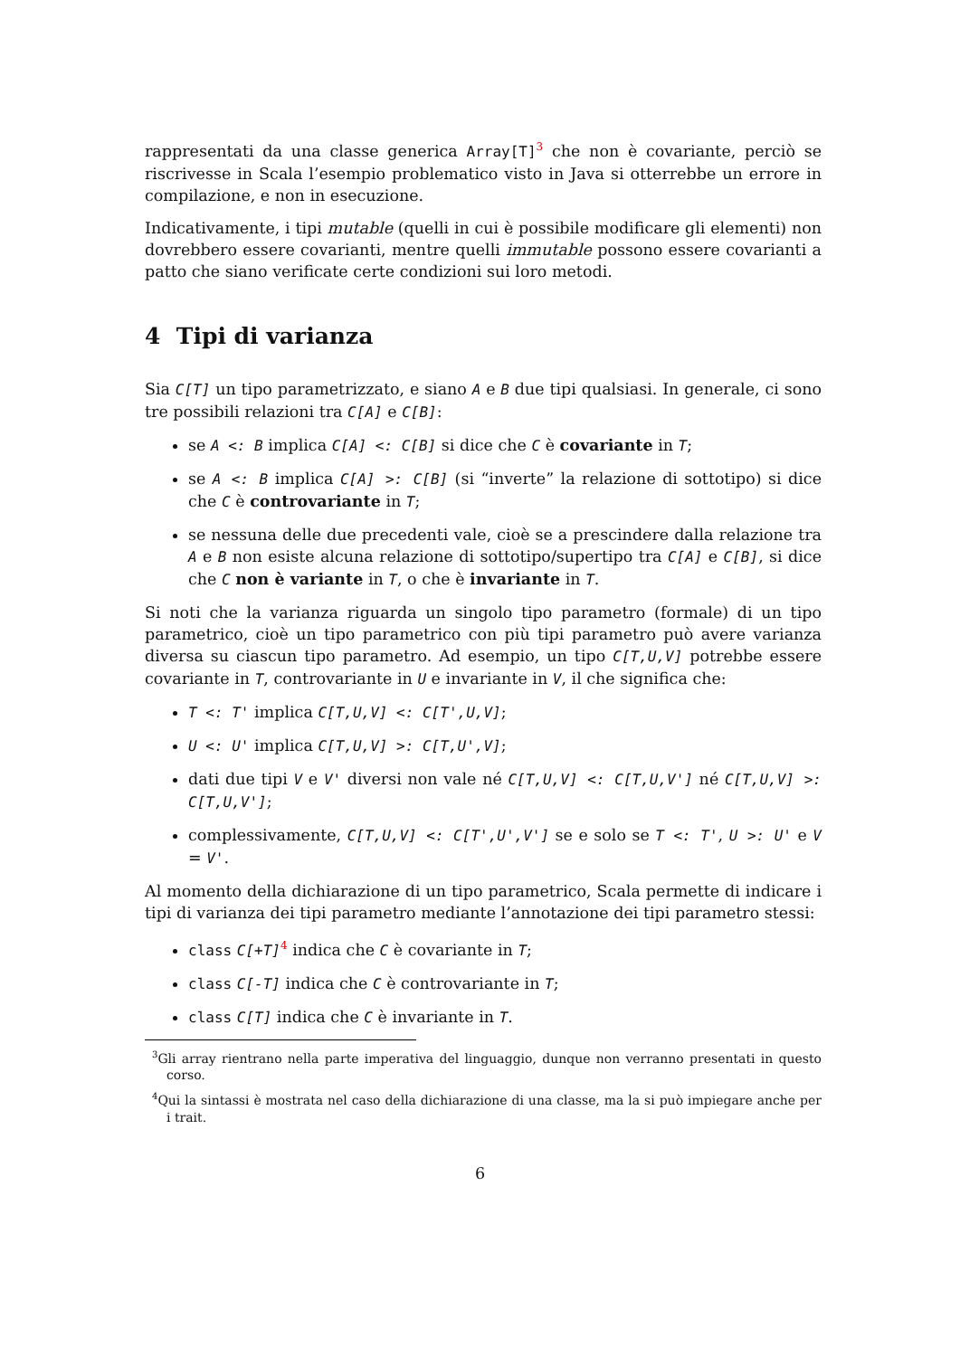rappresentati da una classe generica Array[T]<sup>3</sup> che non è covariante, perciò se riscrivesse in Scala l’esempio problematico visto in Java si otterrebbe un errore in compilazione, e non in esecuzione.
Indicativamente, i tipi mutable (quelli in cui è possibile modificare gli elementi) non dovrebbero essere covarianti, mentre quelli immutable possono essere covarianti a patto che siano verificate certe condizioni sui loro metodi.
4 Tipi di varianza
Sia C[T] un tipo parametrizzato, e siano A e B due tipi qualsiasi. In generale, ci sono tre possibili relazioni tra C[A] e C[B]:
se A <: B implica C[A] <: C[B] si dice che C è covariante in T;
se A <: B implica C[A] >: C[B] (si “inverte” la relazione di sottotipo) si dice che C è controvariante in T;
se nessuna delle due precedenti vale, cioè se a prescindere dalla relazione tra A e B non esiste alcuna relazione di sottotipo/supertipo tra C[A] e C[B], si dice che C non è variante in T, o che è invariante in T.
Si noti che la varianza riguarda un singolo tipo parametro (formale) di un tipo parametrico, cioè un tipo parametrico con più tipi parametro può avere varianza diversa su ciascun tipo parametro. Ad esempio, un tipo C[T,U,V] potrebbe essere covariante in T, controvariante in U e invariante in V, il che significa che:
T <: T' implica C[T,U,V] <: C[T',U,V];
U <: U' implica C[T,U,V] >: C[T,U',V];
dati due tipi V e V' diversi non vale né C[T,U,V] <: C[T,U,V'] né C[T,U,V] >: C[T,U,V'];
complessivamente, C[T,U,V] <: C[T',U',V'] se e solo se T <: T', U >: U' e V = V'.
Al momento della dichiarazione di un tipo parametrico, Scala permette di indicare i tipi di varianza dei tipi parametro mediante l’annotazione dei tipi parametro stessi:
class C[+T]<sup>4</sup> indica che C è covariante in T;
class C[-T] indica che C è controvariante in T;
class C[T] indica che C è invariante in T.
<sup>3</sup> Gli array rientrano nella parte imperativa del linguaggio, dunque non verranno presentati in questo corso.
<sup>4</sup> Qui la sintassi è mostrata nel caso della dichiarazione di una classe, ma la si può impiegare anche per i trait.
6